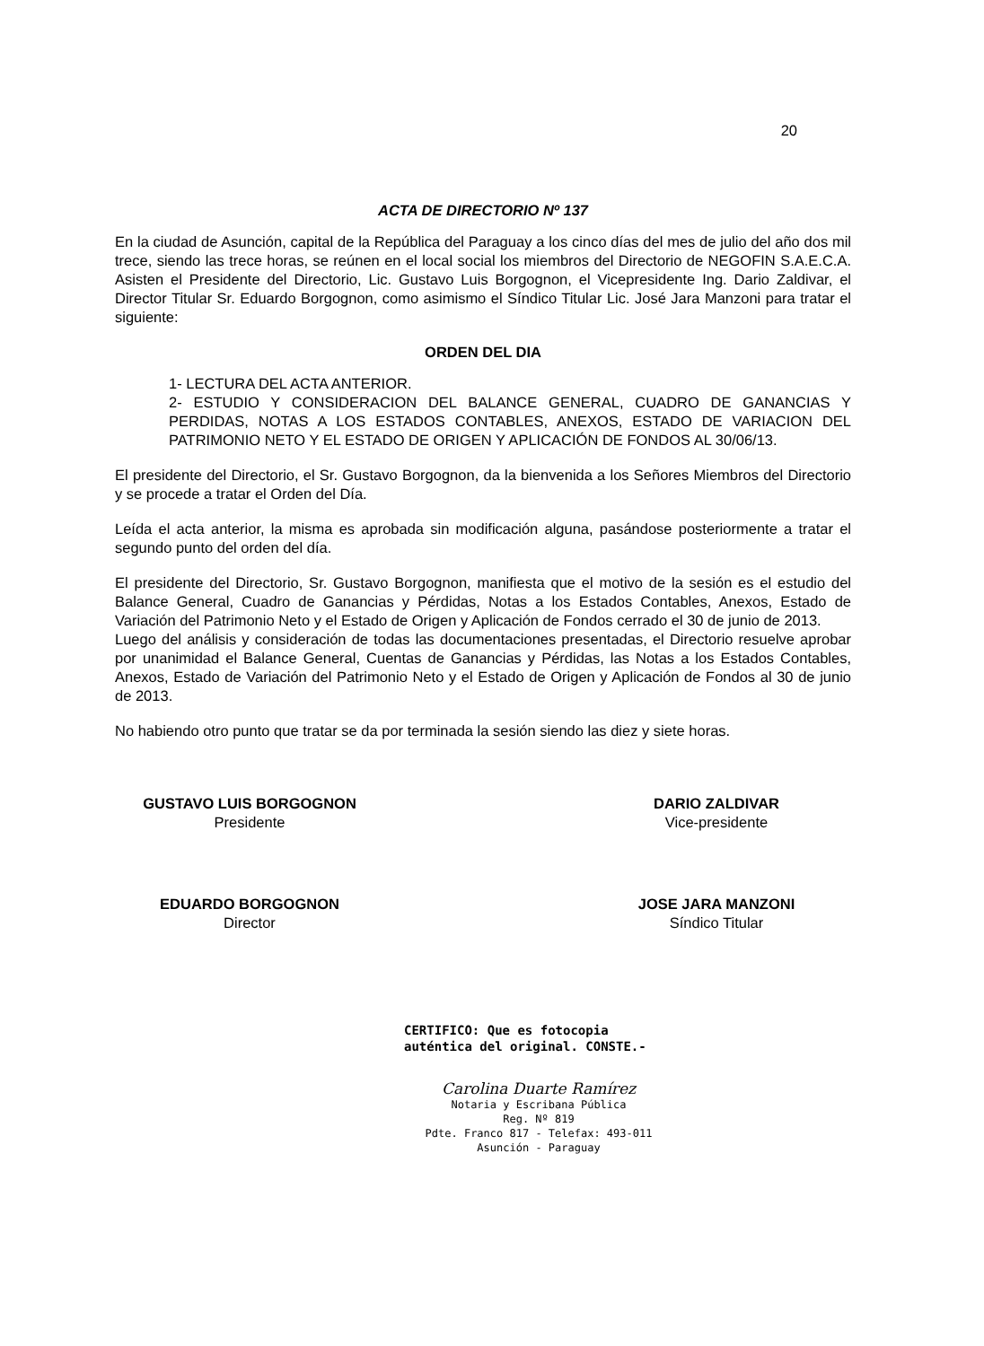20
ACTA DE DIRECTORIO Nº 137
En la ciudad de Asunción, capital de la República del Paraguay a los cinco días del mes de julio del año dos mil trece, siendo las trece horas, se reúnen en el local social los miembros del Directorio de NEGOFIN S.A.E.C.A. Asisten el Presidente del Directorio, Lic. Gustavo Luis Borgognon, el Vicepresidente Ing. Dario Zaldivar, el Director Titular Sr. Eduardo Borgognon, como asimismo el Síndico Titular Lic. José Jara Manzoni para tratar el siguiente:
ORDEN DEL DIA
1- LECTURA DEL ACTA ANTERIOR.
2- ESTUDIO Y CONSIDERACION DEL BALANCE GENERAL, CUADRO DE GANANCIAS Y PERDIDAS, NOTAS A LOS ESTADOS CONTABLES, ANEXOS, ESTADO DE VARIACION DEL PATRIMONIO NETO Y EL ESTADO DE ORIGEN Y APLICACIÓN DE FONDOS AL 30/06/13.
El presidente del Directorio, el Sr. Gustavo Borgognon, da la bienvenida a los Señores Miembros del Directorio y se procede a tratar el Orden del Día.
Leída el acta anterior, la misma es aprobada sin modificación alguna, pasándose posteriormente a tratar el segundo punto del orden del día.
El presidente del Directorio, Sr. Gustavo Borgognon, manifiesta que el motivo de la sesión es el estudio del Balance General, Cuadro de Ganancias y Pérdidas, Notas a los Estados Contables, Anexos, Estado de Variación del Patrimonio Neto y el Estado de Origen y Aplicación de Fondos cerrado el 30 de junio de 2013.
Luego del análisis y consideración de todas las documentaciones presentadas, el Directorio resuelve aprobar por unanimidad el Balance General, Cuentas de Ganancias y Pérdidas, las Notas a los Estados Contables, Anexos, Estado de Variación del Patrimonio Neto y el Estado de Origen y Aplicación de Fondos al 30 de junio de 2013.
No habiendo otro punto que tratar se da por terminada la sesión siendo las diez y siete horas.
GUSTAVO LUIS BORGOGNON
Presidente
DARIO ZALDIVAR
Vice-presidente
EDUARDO BORGOGNON
Director
JOSE JARA MANZONI
Síndico Titular
CERTIFICO: Que es fotocopia
auténtica del original. CONSTE.-
Carolina Duarte Ramírez
Notaria y Escribana Pública
Reg. Nº 819
Pdte. Franco 817 - Telefax: 493-011
Asunción - Paraguay